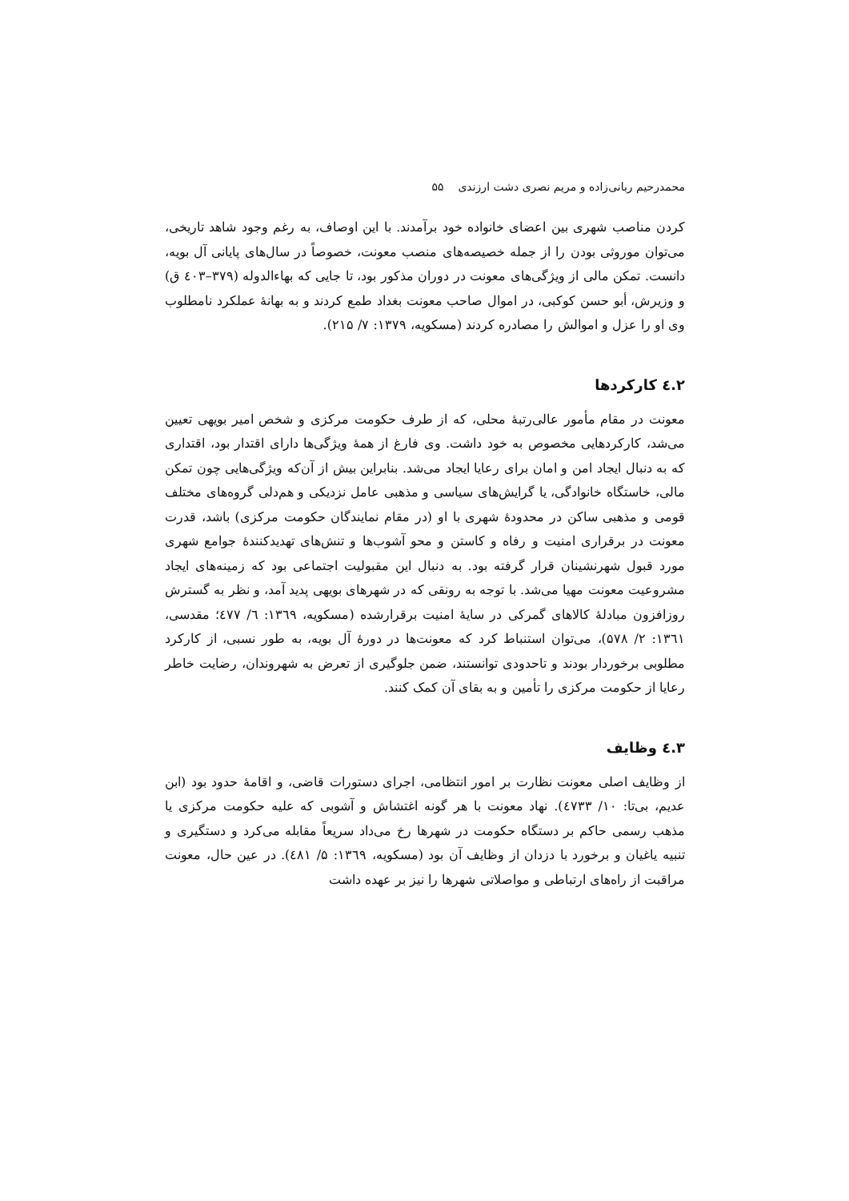محمدرحیم ربانی‌زاده و مریم نصری دشت ارزندی ۵۵
کردن مناصب شهری بین اعضای خانواده خود برآمدند. با این اوصاف، به رغم وجود شاهد تاریخی، می‌توان موروثی بودن را از جمله خصیصه‌های منصب معونت، خصوصاً در سال‌های پایانی آل بویه، دانست. تمکن مالی از ویژگی‌های معونت در دوران مذکور بود، تا جایی که بهاءالدوله (۳۷۹–٤۰۳ ق) و وزیرش، أبو حسن کوکبی، در اموال صاحب معونت بغداد طمع کردند و به بهانهٔ عملکرد نامطلوب وی او را عزل و اموالش را مصادره کردند (مسکویه، ۱۳۷۹: ۷/ ۲۱۵).
۲.٤ کارکردها
معونت در مقام مأمور عالی‌رتبهٔ محلی، که از طرف حکومت مرکزی و شخص امیر بویهی تعیین می‌شد، کارکردهایی مخصوص به خود داشت. وی فارغ از همهٔ ویژگی‌ها دارای اقتدار بود، اقتداری که به دنبال ایجاد امن و امان برای رعایا ایجاد می‌شد. بنابراین بیش از آن‌که ویژگی‌هایی چون تمکن مالی، خاستگاه خانوادگی، یا گرایش‌های سیاسی و مذهبی عامل نزدیکی و هم‌دلی گروه‌های مختلف قومی و مذهبی ساکن در محدودهٔ شهری با او (در مقام نمایندگان حکومت مرکزی) باشد، قدرت معونت در برقراری امنیت و رفاه و کاستن و محو آشوب‌ها و تنش‌های تهدیدکنندهٔ جوامع شهری مورد قبول شهرنشینان قرار گرفته بود. به دنبال این مقبولیت اجتماعی بود که زمینه‌های ایجاد مشروعیت معونت مهیا می‌شد. با توجه به رونقی که در شهرهای بویهی پدید آمد، و نظر به گسترش روزافزون مبادلهٔ کالاهای گمرکی در سایهٔ امنیت برقرارشده (مسکویه، ۱۳٦۹: ٦/ ٤۷۷؛ مقدسی، ۱۳٦۱: ۲/ ۵۷۸)، می‌توان استنباط کرد که معونت‌ها در دورهٔ آل بویه، به طور نسبی، از کارکرد مطلوبی برخوردار بودند و تاحدودی توانستند، ضمن جلوگیری از تعرض به شهروندان، رضایت خاطر رعایا از حکومت مرکزی را تأمین و به بقای آن کمک کنند.
۳.٤ وظایف
از وظایف اصلی معونت نظارت بر امور انتظامی، اجرای دستورات قاضی، و اقامهٔ حدود بود (ابن عدیم، بی‌تا: ۱۰/ ٤۷۳۳). نهاد معونت با هر گونه اغتشاش و آشوبی که علیه حکومت مرکزی یا مذهب رسمی حاکم بر دستگاه حکومت در شهرها رخ می‌داد سریعاً مقابله می‌کرد و دستگیری و تنبیه یاغیان و برخورد با دزدان از وظایف آن بود (مسکویه، ۱۳٦۹: ۵/ ٤۸۱). در عین حال، معونت مراقبت از راه‌های ارتباطی و مواصلاتی شهرها را نیز بر عهده داشت